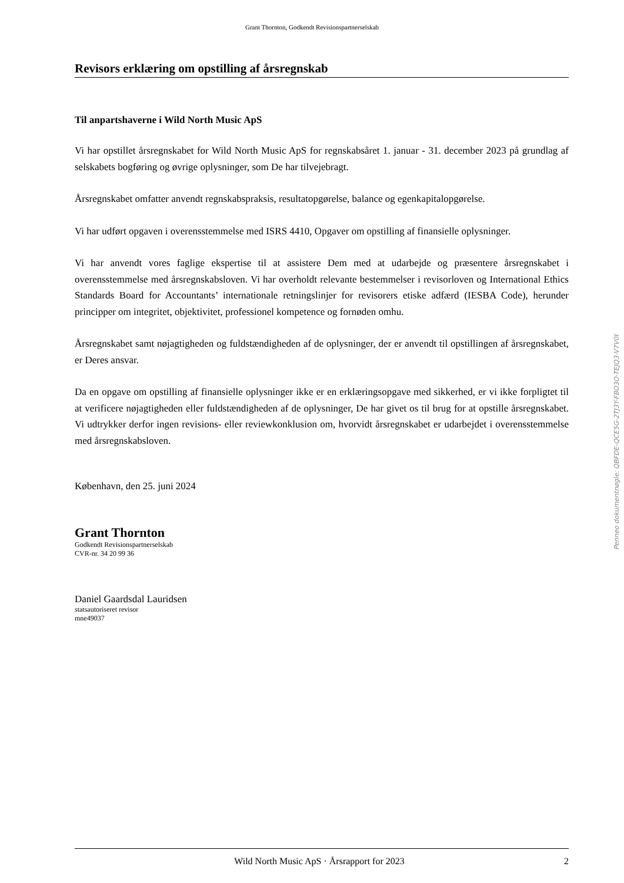Grant Thornton, Godkendt Revisionspartnerselskab
Revisors erklæring om opstilling af årsregnskab
Til anpartshaverne i Wild North Music ApS
Vi har opstillet årsregnskabet for Wild North Music ApS for regnskabsåret 1. januar - 31. december 2023 på grundlag af selskabets bogføring og øvrige oplysninger, som De har tilvejebragt.
Årsregnskabet omfatter anvendt regnskabspraksis, resultatopgørelse, balance og egenkapitalopgørelse.
Vi har udført opgaven i overensstemmelse med ISRS 4410, Opgaver om opstilling af finansielle oplysninger.
Vi har anvendt vores faglige ekspertise til at assistere Dem med at udarbejde og præsentere årsregnskabet i overensstemmelse med årsregnskabsloven. Vi har overholdt relevante bestemmelser i revisorloven og International Ethics Standards Board for Accountants’ internationale retningslinjer for revisorers etiske adfærd (IESBA Code), herunder principper om integritet, objektivitet, professionel kompetence og fornøden omhu.
Årsregnskabet samt nøjagtigheden og fuldstændigheden af de oplysninger, der er anvendt til opstillingen af årsregnskabet, er Deres ansvar.
Da en opgave om opstilling af finansielle oplysninger ikke er en erklæringsopgave med sikkerhed, er vi ikke forpligtet til at verificere nøjagtigheden eller fuldstændigheden af de oplysninger, De har givet os til brug for at opstille årsregnskabet. Vi udtrykker derfor ingen revisions- eller reviewkonklusion om, hvorvidt årsregnskabet er udarbejdet i overensstemmelse med årsregnskabsloven.
København, den 25. juni 2024
Grant Thornton
Godkendt Revisionspartnerselskab
CVR-nr. 34 20 99 36
Daniel Gaardsdal Lauridsen
statsautoriseret revisor
mne49037
Penneo dokumentnøgle: QBFDE-QCE5G-2TJ3Y-FBO3O-TEJQ3-V7V0I
Wild North Music ApS · Årsrapport for 2023 2